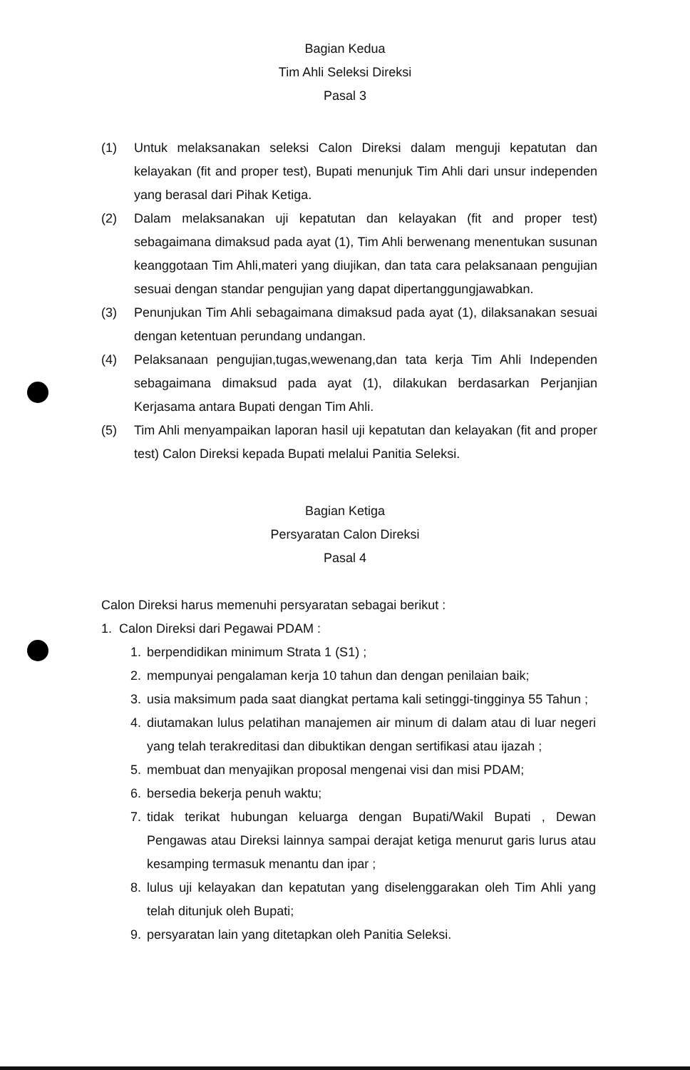Bagian Kedua
Tim Ahli Seleksi Direksi
Pasal 3
(1) Untuk melaksanakan seleksi Calon Direksi dalam menguji kepatutan dan kelayakan (fit and proper test), Bupati menunjuk Tim Ahli dari unsur independen yang berasal dari Pihak Ketiga.
(2) Dalam melaksanakan uji kepatutan dan kelayakan (fit and proper test) sebagaimana dimaksud pada ayat (1), Tim Ahli berwenang menentukan susunan keanggotaan Tim Ahli,materi yang diujikan, dan tata cara pelaksanaan pengujian sesuai dengan standar pengujian yang dapat dipertanggungjawabkan.
(3) Penunjukan Tim Ahli sebagaimana dimaksud pada ayat (1), dilaksanakan sesuai dengan ketentuan perundang undangan.
(4) Pelaksanaan pengujian,tugas,wewenang,dan tata kerja Tim Ahli Independen sebagaimana dimaksud pada ayat (1), dilakukan berdasarkan Perjanjian Kerjasama antara Bupati dengan Tim Ahli.
(5) Tim Ahli menyampaikan laporan hasil uji kepatutan dan kelayakan (fit and proper test) Calon Direksi kepada Bupati melalui Panitia Seleksi.
Bagian Ketiga
Persyaratan Calon Direksi
Pasal 4
Calon Direksi harus memenuhi persyaratan sebagai berikut :
1. Calon Direksi dari Pegawai PDAM :
1. berpendidikan minimum Strata 1 (S1) ;
2. mempunyai pengalaman kerja 10 tahun dan dengan penilaian baik;
3. usia maksimum pada saat diangkat pertama kali setinggi-tingginya 55 Tahun ;
4. diutamakan lulus pelatihan manajemen air minum di dalam atau di luar negeri yang telah terakreditasi dan dibuktikan dengan sertifikasi atau ijazah ;
5. membuat dan menyajikan proposal mengenai visi dan misi PDAM;
6. bersedia bekerja penuh waktu;
7. tidak terikat hubungan keluarga dengan Bupati/Wakil Bupati , Dewan Pengawas atau Direksi lainnya sampai derajat ketiga menurut garis lurus atau kesamping termasuk menantu dan ipar ;
8. lulus uji kelayakan dan kepatutan yang diselenggarakan oleh Tim Ahli yang telah ditunjuk oleh Bupati;
9. persyaratan lain yang ditetapkan oleh Panitia Seleksi.